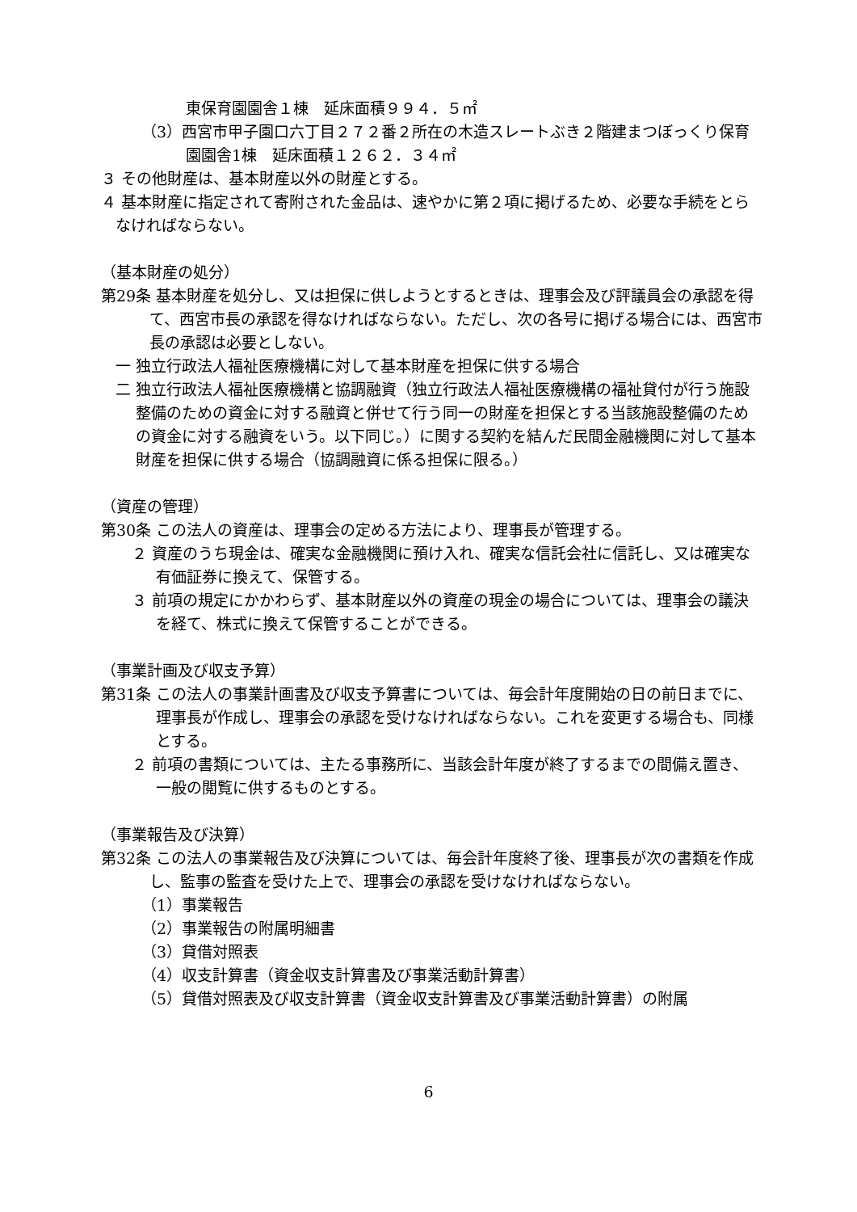東保育園園舎１棟　延床面積９９４．５㎡
（3）西宮市甲子園口六丁目２７２番２所在の木造スレートぶき２階建まつぼっくり保育園園舎1棟　延床面積１２６２．３４㎡
３ その他財産は、基本財産以外の財産とする。
４ 基本財産に指定されて寄附された金品は、速やかに第２項に掲げるため、必要な手続をとらなければならない。
（基本財産の処分）
第29条 基本財産を処分し、又は担保に供しようとするときは、理事会及び評議員会の承認を得て、西宮市長の承認を得なければならない。ただし、次の各号に掲げる場合には、西宮市長の承認は必要としない。
一 独立行政法人福祉医療機構に対して基本財産を担保に供する場合
二 独立行政法人福祉医療機構と協調融資（独立行政法人福祉医療機構の福祉貸付が行う施設整備のための資金に対する融資と併せて行う同一の財産を担保とする当該施設整備のための資金に対する融資をいう。以下同じ。）に関する契約を結んだ民間金融機関に対して基本財産を担保に供する場合（協調融資に係る担保に限る。）
（資産の管理）
第30条 この法人の資産は、理事会の定める方法により、理事長が管理する。
２ 資産のうち現金は、確実な金融機関に預け入れ、確実な信託会社に信託し、又は確実な有価証券に換えて、保管する。
３ 前項の規定にかかわらず、基本財産以外の資産の現金の場合については、理事会の議決を経て、株式に換えて保管することができる。
（事業計画及び収支予算）
第31条 この法人の事業計画書及び収支予算書については、毎会計年度開始の日の前日までに、理事長が作成し、理事会の承認を受けなければならない。これを変更する場合も、同様とする。
２ 前項の書類については、主たる事務所に、当該会計年度が終了するまでの間備え置き、一般の閲覧に供するものとする。
（事業報告及び決算）
第32条 この法人の事業報告及び決算については、毎会計年度終了後、理事長が次の書類を作成し、監事の監査を受けた上で、理事会の承認を受けなければならない。
（1）事業報告
（2）事業報告の附属明細書
（3）貸借対照表
（4）収支計算書（資金収支計算書及び事業活動計算書）
（5）貸借対照表及び収支計算書（資金収支計算書及び事業活動計算書）の附属
6